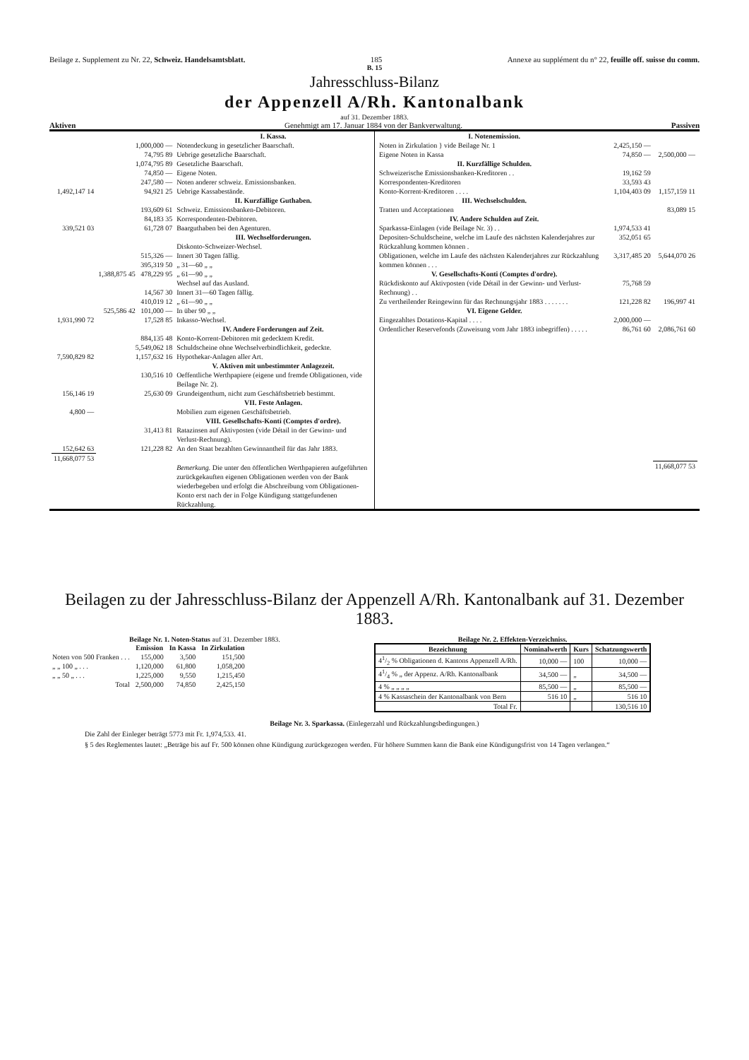Beilage z. Supplement zu Nr. 22, Schweiz. Handelsamtsblatt. 185 Annexe au supplément du n° 22, feuille off. suisse du comm.
B. 15
Jahresschluss-Bilanz
der Appenzell A/Rh. Kantonalbank
auf 31. Dezember 1883.
Aktiven Genehmigt am 17. Januar 1884 von der Bankverwaltung. Passiven
| / / / I. Kassa. / / / 1,000,000 — / Notendeckung in gesetzlicher Baarschaft. / / / 74,795 89 / Uebrige gesetzliche Baarschaft. / / / 1,074,795 89 / Gesetzliche Baarschaft. / / / 74,850 — / Eigene Noten. / / / 247,580 — / Noten anderer schweiz. Emissionsbanken. / / 1,492,147 14 / 94,921 25 / Uebrige Kassabestände. / / / / II. Kurzfällige Guthaben. / / / 193,609 61 / Schweiz. Emissionsbanken-Debitoren. / / / 84,183 35 / Korrespondenten-Debitoren. / / 339,521 03 / 61,728 07 / Baarguthaben bei den Agenturen. / / / / III. Wechselforderungen. / / / / Diskonto-Schweizer-Wechsel. / / / 515,326 — / Innert 30 Tagen fällig. / / / 395,319 50 / „ 31—60 „ „ / / / 1,388,875 45 478,229 95 / „ 61—90 „ „ / / / / Wechsel auf das Ausland. / / / 14,567 30 / Innert 31—60 Tagen fällig. / / / 410,019 12 / „ 61—90 „ „ / / / 525,586 42 101,000 — / In über 90 „ „ / / 1,931,990 72 / 17,528 85 / Inkasso-Wechsel. / / / / IV. Andere Forderungen auf Zeit. / / / 884,135 48 / Konto-Korrent-Debitoren mit gedecktem Kredit. / / / 5,549,062 18 / Schuldscheine ohne Wechselverbindlichkeit, gedeckte. / / 7,590,829 82 / 1,157,632 16 / Hypothekar-Anlagen aller Art. / / / / V. Aktiven mit unbestimmter Anlagezeit. / / / 130,516 10 / Oeffentliche Werthpapiere (eigene und fremde Obligationen, vide Beilage Nr. 2). / / 156,146 19 / 25,630 09 / Grundeigenthum, nicht zum Geschäftsbetrieb bestimmt. / / / / VII. Feste Anlagen. / / 4,800 — / / Mobilien zum eigenen Geschäftsbetrieb. / / / / VIII. Gesellschafts-Konti (Comptes d'ordre). / / / 31,413 81 / Ratazinsen auf Aktivposten (vide Détail in der Gewinn- und Verlust-Rechnung). / / 152,642 63 / 121,228 82 / An den Staat bezahlten Gewinnantheil für das Jahr 1883. / / 11,668,077 53 / / / / / / Bemerkung. Die unter den öffentlichen Werthpapieren aufgeführten zurückgekauften eigenen Obligationen werden von der Bank wiederbegeben und erfolgt die Abschreibung vom Obligationen-Konto erst nach der in Folge Kündigung stattgefundenen Rückzahlung. / | / I. Notenemission. / / / / Noten in Zirkulation } vide Beilage Nr. 1 / 2,425,150 — / / / Eigene Noten in Kassa / 74,850 — / 2,500,000 — / / II. Kurzfällige Schulden. / / / / Schweizerische Emissionsbanken-Kreditoren . . / 19,162 59 / / / Korrespondenten-Kreditoren / 33,593 43 / / / Konto-Korrent-Kreditoren . . . . / 1,104,403 09 / 1,157,159 11 / / III. Wechselschulden. / / / / Tratten und Acceptationen / / 83,089 15 / / IV. Andere Schulden auf Zeit. / / / / Sparkassa-Einlagen (vide Beilage Nr. 3) . . / 1,974,533 41 / / / Depositen-Schuldscheine, welche im Laufe des nächsten Kalenderjahres zur Rückzahlung kommen können . / 352,051 65 / / / Obligationen, welche im Laufe des nächsten Kalenderjahres zur Rückzahlung kommen können . . . / 3,317,485 20 / 5,644,070 26 / / V. Gesellschafts-Konti (Comptes d'ordre). / / / / Rückdiskonto auf Aktivposten (vide Détail in der Gewinn- und Verlust-Rechnung) . . / 75,768 59 / / / Zu vertheilender Reingewinn für das Rechnungsjahr 1883 . . . . . . . / 121,228 82 / 196,997 41 / / VI. Eigene Gelder. / / / / Eingezahltes Dotations-Kapital . . . . / 2,000,000 — / / / Ordentlicher Reservefonds (Zuweisung vom Jahr 1883 inbegriffen) . . . . . / 86,761 60 / 2,086,761 60 / / / / 11,668,077 53 / |
Beilagen zu der Jahresschluss-Bilanz der Appenzell A/Rh. Kantonalbank auf 31. Dezember 1883.
Beilage Nr. 1. Noten-Status auf 31. Dezember 1883.
| | Emission | In Kassa | In Zirkulation |
| --- | --- | --- | --- |
| Noten von 500 Franken . . . | 155,000 | 3,500 | 151,500 |
| „ „ 100 „ . . . | 1,120,000 | 61,800 | 1,058,200 |
| „ „ 50 „ . . . | 1,225,000 | 9,550 | 1,215,450 |
| Total | 2,500,000 | 74,850 | 2,425,150 |
Beilage Nr. 2. Effekten-Verzeichniss.
| Bezeichnung | Nominalwerth | Kurs | Schatzungswerth |
| --- | --- | --- | --- |
| 41/2 % Obligationen d. Kantons Appenzell A/Rh. | 10,000 — | 100 | 10,000 — |
| 41/4 % „ der Appenz. A/Rh. Kantonalbank | 34,500 — | „ | 34,500 — |
| 4 % „ „ „ „ | 85,500 — | „ | 85,500 — |
| 4 % Kassaschein der Kantonalbank von Bern | 516 10 | „ | 516 10 |
| Total Fr. | | | 130,516 10 |
Beilage Nr. 3. Sparkassa. (Einlegerzahl und Rückzahlungsbedingungen.)
Die Zahl der Einleger beträgt 5773 mit Fr. 1,974,533. 41.
§ 5 des Reglementes lautet: „Beträge bis auf Fr. 500 können ohne Kündigung zurückgezogen werden. Für höhere Summen kann die Bank eine Kündigungsfrist von 14 Tagen verlangen.“